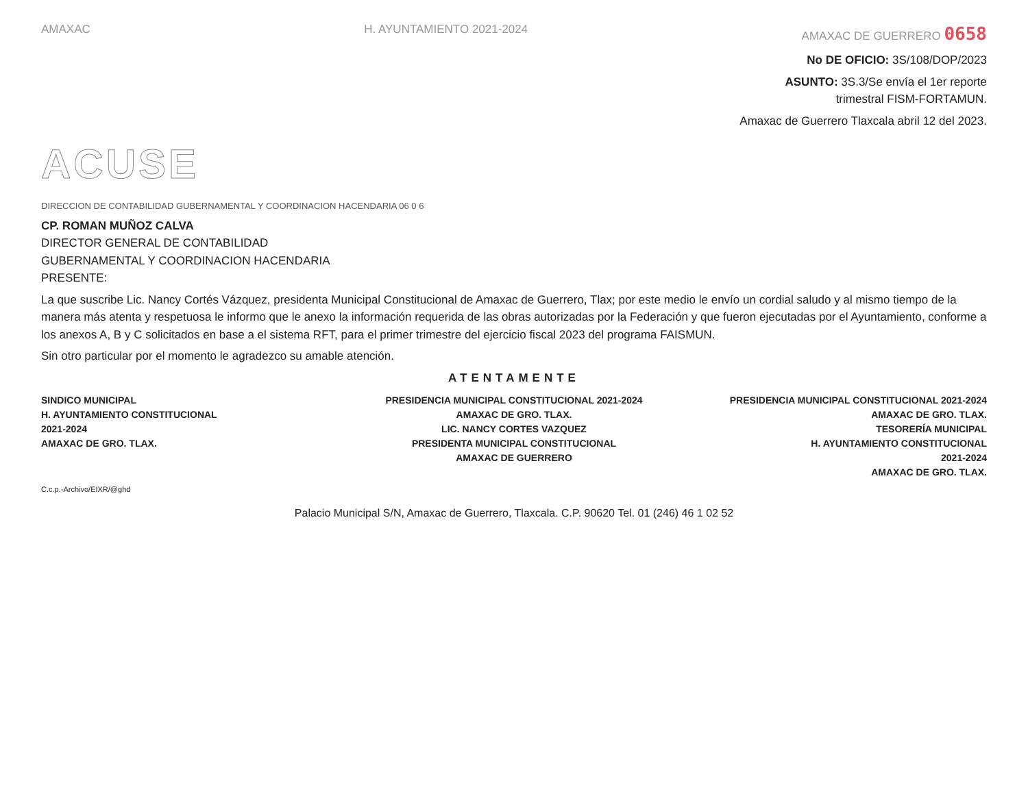AMAXAC H. AYUNTAMIENTO 2021-2024 AMAXAC DE GUERRERO 0658
No DE OFICIO: 3S/108/DOP/2023
ASUNTO: 3S.3/Se envía el 1er reporte
trimestral FISM-FORTAMUN.
Amaxac de Guerrero Tlaxcala abril 12 del 2023.
ACUSE
DIRECCION DE CONTABILIDAD GUBERNAMENTAL Y COORDINACION HACENDARIA 06 0 6
CP. ROMAN MUÑOZ CALVA
DIRECTOR GENERAL DE CONTABILIDAD
GUBERNAMENTAL Y COORDINACION HACENDARIA
PRESENTE:
La que suscribe Lic. Nancy Cortés Vázquez, presidenta Municipal Constitucional de Amaxac de Guerrero, Tlax; por este medio le envío un cordial saludo y al mismo tiempo de la manera más atenta y respetuosa le informo que le anexo la información requerida de las obras autorizadas por la Federación y que fueron ejecutadas por el Ayuntamiento, conforme a los anexos A, B y C solicitados en base a el sistema RFT, para el primer trimestre del ejercicio fiscal 2023 del programa FAISMUN.
Sin otro particular por el momento le agradezco su amable atención.
ATENTAMENTE
SINDICO MUNICIPAL
H. AYUNTAMIENTO CONSTITUCIONAL
2021-2024
AMAXAC DE GRO. TLAX.
PRESIDENCIA MUNICIPAL CONSTITUCIONAL 2021-2024 AMAXAC DE GRO. TLAX.
LIC. NANCY CORTES VAZQUEZ
PRESIDENTA MUNICIPAL CONSTITUCIONAL
AMAXAC DE GUERRERO
PRESIDENCIA MUNICIPAL CONSTITUCIONAL 2021-2024 AMAXAC DE GRO. TLAX.
TESORERÍA MUNICIPAL
H. AYUNTAMIENTO CONSTITUCIONAL
2021-2024
AMAXAC DE GRO. TLAX.
C.c.p.-Archivo/EIXR/@ghd
Palacio Municipal S/N, Amaxac de Guerrero, Tlaxcala. C.P. 90620 Tel. 01 (246) 46 1 02 52